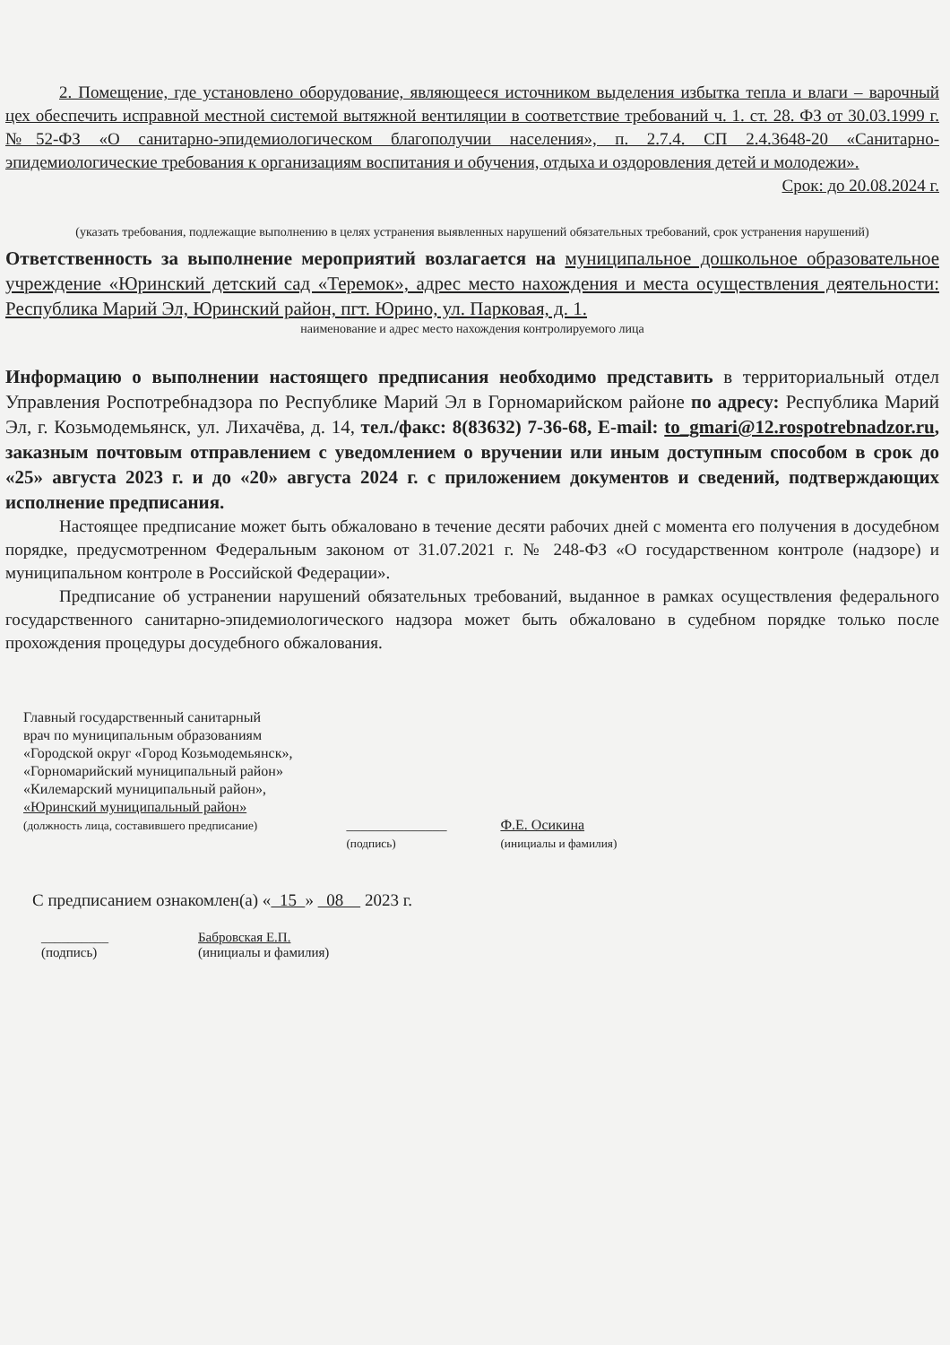2. Помещение, где установлено оборудование, являющееся источником выделения избытка тепла и влаги – варочный цех обеспечить исправной местной системой вытяжной вентиляции в соответствие требований ч. 1. ст. 28. ФЗ от 30.03.1999 г. №52-ФЗ «О санитарно-эпидемиологическом благополучии населения», п. 2.7.4. СП 2.4.3648-20 «Санитарно-эпидемиологические требования к организациям воспитания и обучения, отдыха и оздоровления детей и молодежи».
Срок: до 20.08.2024 г.
(указать требования, подлежащие выполнению в целях устранения выявленных нарушений обязательных требований, срок устранения нарушений)
Ответственность за выполнение мероприятий возлагается на муниципальное дошкольное образовательное учреждение «Юринский детский сад «Теремок», адрес место нахождения и места осуществления деятельности: Республика Марий Эл, Юринский район, пгт. Юрино, ул. Парковая, д. 1.
наименование и адрес место нахождения контролируемого лица
Информацию о выполнении настоящего предписания необходимо представить в территориальный отдел Управления Роспотребнадзора по Республике Марий Эл в Горномарийском районе по адресу: Республика Марий Эл, г. Козьмодемьянск, ул. Лихачёва, д. 14, тел./факс: 8(83632) 7-36-68, E-mail: to_gmari@12.rospotrebnadzor.ru, заказным почтовым отправлением с уведомлением о вручении или иным доступным способом в срок до «25» августа 2023 г. и до «20» августа 2024 г. с приложением документов и сведений, подтверждающих исполнение предписания.
Настоящее предписание может быть обжаловано в течение десяти рабочих дней с момента его получения в досудебном порядке, предусмотренном Федеральным законом от 31.07.2021 г. № 248-ФЗ «О государственном контроле (надзоре) и муниципальном контроле в Российской Федерации».
Предписание об устранении нарушений обязательных требований, выданное в рамках осуществления федерального государственного санитарно-эпидемиологического надзора может быть обжаловано в судебном порядке только после прохождения процедуры досудебного обжалования.
Главный государственный санитарный
врач по муниципальным образованиям
«Городской округ «Город Козьмодемьянск»,
«Горномарийский муниципальный район»
«Килемарский муниципальный район»,
«Юринский муниципальный район»
(должность лица, составившего предписание)
______________
(подпись)
Ф.Е. Осикина
(инициалы и фамилия)
С предписанием ознакомлен(а) « 15 » 08 2023 г.
__________
(подпись)
Бабровская Е.П.
(инициалы и фамилия)